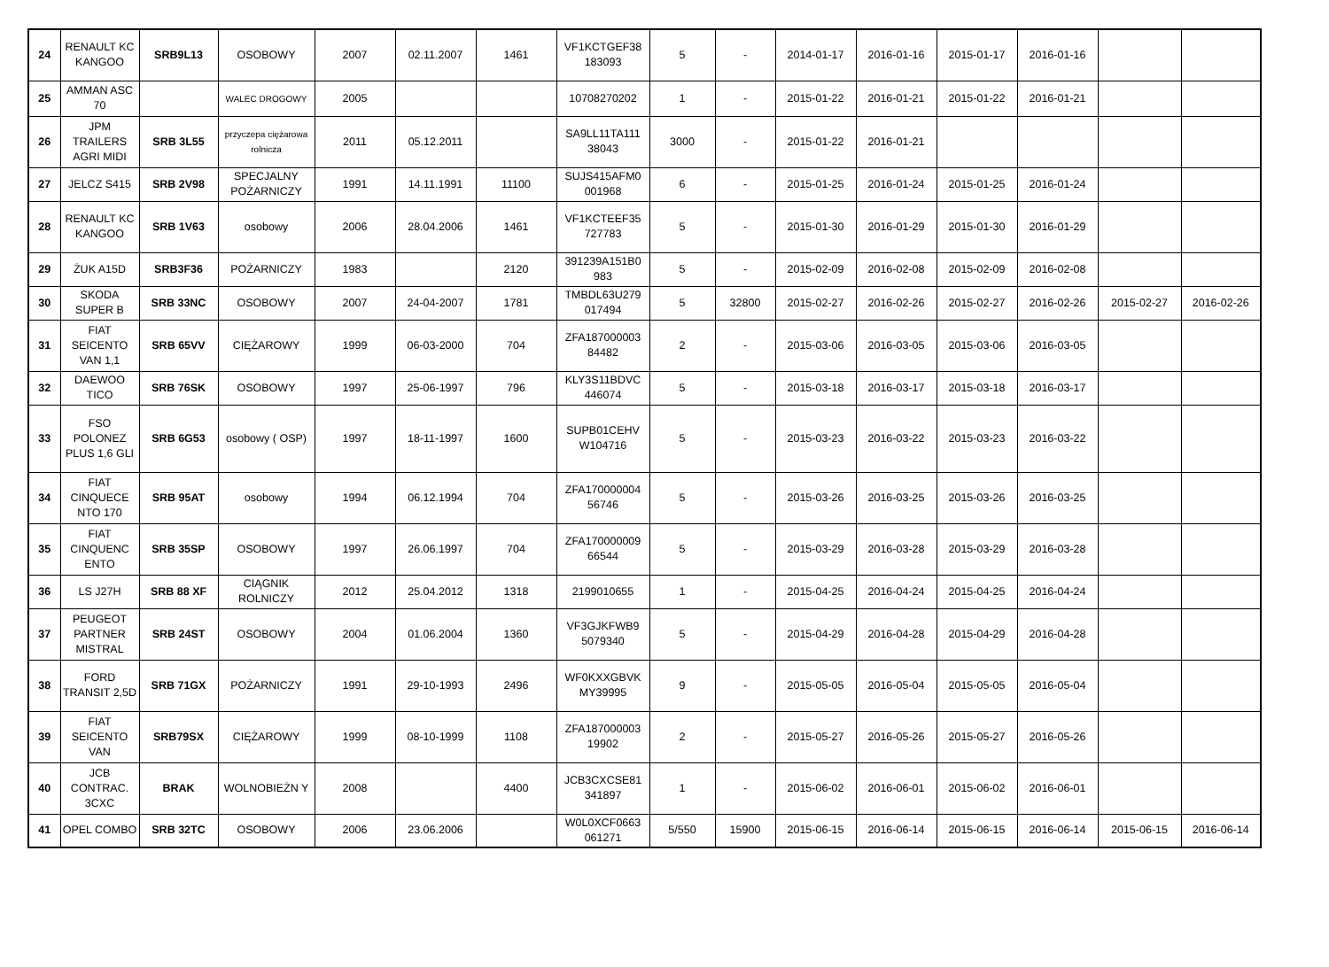| 24 | RENAULT KC KANGOO | SRB9L13 | OSOBOWY | 2007 | 02.11.2007 | 1461 | VF1KCTGEF38 183093 | 5 | - | 2014-01-17 | 2016-01-16 | 2015-01-17 | 2016-01-16 | | |
| 25 | AMMAN ASC 70 | | WALEC DROGOWY | 2005 | | | 10708270202 | 1 | - | 2015-01-22 | 2016-01-21 | 2015-01-22 | 2016-01-21 | | |
| 26 | JPM TRAILERS AGRI MIDI | SRB 3L55 | przyczepa ciężarowa rolnicza | 2011 | 05.12.2011 | | SA9LL11TA111 38043 | 3000 | - | 2015-01-22 | 2016-01-21 | | | | |
| 27 | JELCZ S415 | SRB 2V98 | SPECJALNY POŻARNICZY | 1991 | 14.11.1991 | 11100 | SUJS415AFM0 001968 | 6 | - | 2015-01-25 | 2016-01-24 | 2015-01-25 | 2016-01-24 | | |
| 28 | RENAULT KC KANGOO | SRB 1V63 | osobowy | 2006 | 28.04.2006 | 1461 | VF1KCTEEF35 727783 | 5 | - | 2015-01-30 | 2016-01-29 | 2015-01-30 | 2016-01-29 | | |
| 29 | ŻUK A15D | SRB3F36 | POŻARNICZY | 1983 | | 2120 | 391239A151B0 983 | 5 | - | 2015-02-09 | 2016-02-08 | 2015-02-09 | 2016-02-08 | | |
| 30 | SKODA SUPER B | SRB 33NC | OSOBOWY | 2007 | 24-04-2007 | 1781 | TMBDL63U279 017494 | 5 | 32800 | 2015-02-27 | 2016-02-26 | 2015-02-27 | 2016-02-26 | 2015-02-27 | 2016-02-26 |
| 31 | FIAT SEICENTO VAN 1,1 | SRB 65VV | CIĘŻAROWY | 1999 | 06-03-2000 | 704 | ZFA187000003 84482 | 2 | - | 2015-03-06 | 2016-03-05 | 2015-03-06 | 2016-03-05 | | |
| 32 | DAEWOO TICO | SRB 76SK | OSOBOWY | 1997 | 25-06-1997 | 796 | KLY3S11BDVC 446074 | 5 | - | 2015-03-18 | 2016-03-17 | 2015-03-18 | 2016-03-17 | | |
| 33 | FSO POLONEZ PLUS 1,6 GLI | SRB 6G53 | osobowy ( OSP) | 1997 | 18-11-1997 | 1600 | SUPB01CEHV W104716 | 5 | - | 2015-03-23 | 2016-03-22 | 2015-03-23 | 2016-03-22 | | |
| 34 | FIAT CINQUECE NTO 170 | SRB 95AT | osobowy | 1994 | 06.12.1994 | 704 | ZFA170000004 56746 | 5 | - | 2015-03-26 | 2016-03-25 | 2015-03-26 | 2016-03-25 | | |
| 35 | FIAT CINQUENC ENTO | SRB 35SP | OSOBOWY | 1997 | 26.06.1997 | 704 | ZFA170000009 66544 | 5 | - | 2015-03-29 | 2016-03-28 | 2015-03-29 | 2016-03-28 | | |
| 36 | LS J27H | SRB 88 XF | CIĄGNIK ROLNICZY | 2012 | 25.04.2012 | 1318 | 2199010655 | 1 | - | 2015-04-25 | 2016-04-24 | 2015-04-25 | 2016-04-24 | | |
| 37 | PEUGEOT PARTNER MISTRAL | SRB 24ST | OSOBOWY | 2004 | 01.06.2004 | 1360 | VF3GJKFWB9 5079340 | 5 | - | 2015-04-29 | 2016-04-28 | 2015-04-29 | 2016-04-28 | | |
| 38 | FORD TRANSIT 2,5D | SRB 71GX | POŻARNICZY | 1991 | 29-10-1993 | 2496 | WF0KXXGBVK MY39995 | 9 | - | 2015-05-05 | 2016-05-04 | 2015-05-05 | 2016-05-04 | | |
| 39 | FIAT SEICENTO VAN | SRB79SX | CIĘŻAROWY | 1999 | 08-10-1999 | 1108 | ZFA187000003 19902 | 2 | - | 2015-05-27 | 2016-05-26 | 2015-05-27 | 2016-05-26 | | |
| 40 | JCB CONTRAC. 3CXC | BRAK | WOLNOBIEŻN Y | 2008 | | 4400 | JCB3CXCSE81 341897 | 1 | - | 2015-06-02 | 2016-06-01 | 2015-06-02 | 2016-06-01 | | |
| 41 | OPEL COMBO | SRB 32TC | OSOBOWY | 2006 | 23.06.2006 | | W0L0XCF0663 061271 | 5/550 | 15900 | 2015-06-15 | 2016-06-14 | 2015-06-15 | 2016-06-14 | 2015-06-15 | 2016-06-14 |